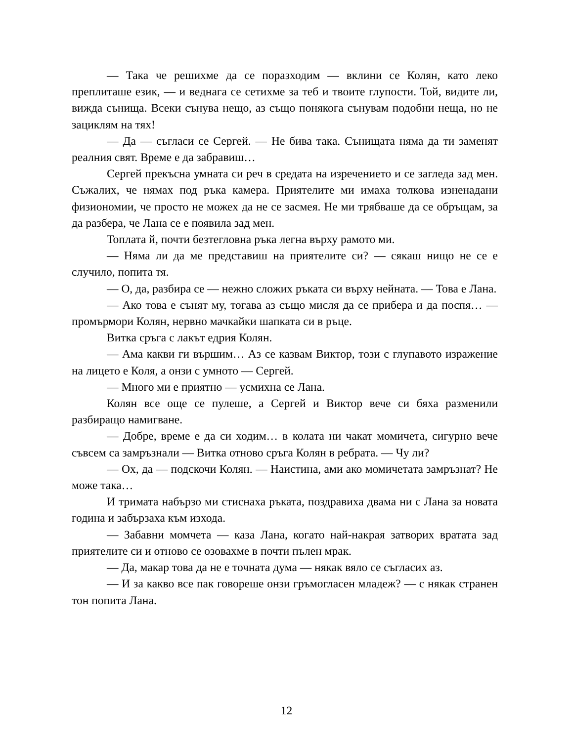— Така че решихме да се поразходим — вклини се Колян, като леко преплиташе език, — и веднага се сетихме за теб и твоите глупости. Той, видите ли, вижда сънища. Всеки сънува нещо, аз също понякога сънувам подобни неща, но не зациклям на тях!
— Да — съгласи се Сергей. — Не бива така. Сънищата няма да ти заменят реалния свят. Време е да забравиш…
Сергей прекъсна умната си реч в средата на изречението и се загледа зад мен. Съжалих, че нямах под ръка камера. Приятелите ми имаха толкова изненадани физиономии, че просто не можех да не се засмея. Не ми трябваше да се обръщам, за да разбера, че Лана се е появила зад мен.
Топлата й, почти безтегловна ръка легна върху рамото ми.
— Няма ли да ме представиш на приятелите си? — сякаш нищо не се е случило, попита тя.
— О, да, разбира се — нежно сложих ръката си върху нейната. — Това е Лана.
— Ако това е сънят му, тогава аз също мисля да се прибера и да поспя… — промърмори Колян, нервно мачкайки шапката си в ръце.
Витка сръга с лакът едрия Колян.
— Ама какви ги вършим… Аз се казвам Виктор, този с глупавото изражение на лицето е Коля, а онзи с умното — Сергей.
— Много ми е приятно — усмихна се Лана.
Колян все още се пулеше, а Сергей и Виктор вече си бяха разменили разбиращо намигване.
— Добре, време е да си ходим… в колата ни чакат момичета, сигурно вече съвсем са замръзнали — Витка отново сръга Колян в ребрата. — Чу ли?
— Ох, да — подскочи Колян. — Наистина, ами ако момичетата замръзнат? Не може така…
И тримата набързо ми стиснаха ръката, поздравиха двама ни с Лана за новата година и забързаха към изхода.
— Забавни момчета — каза Лана, когато най-накрая затворих вратата зад приятелите си и отново се озовахме в почти пълен мрак.
— Да, макар това да не е точната дума — някак вяло се съгласих аз.
— И за какво все пак говореше онзи гръмогласен младеж? — с някак странен тон попита Лана.
12